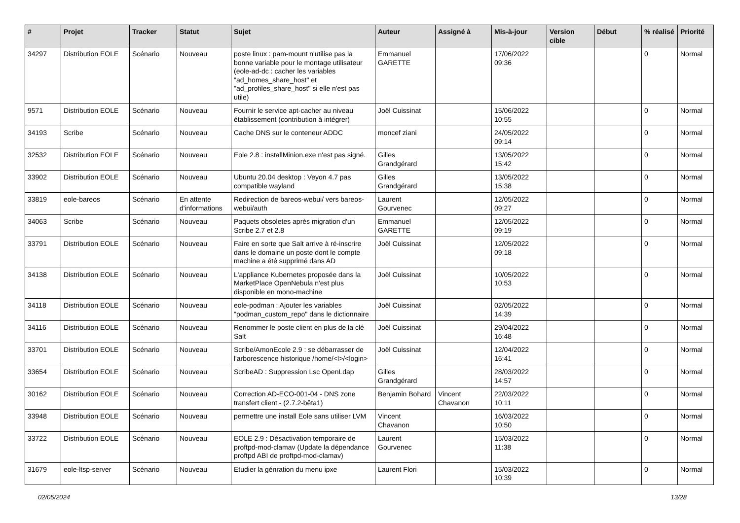| # | Projet | Tracker | Statut | Sujet | Auteur | Assigné à | Mis-à-jour | Version cible | Début | % réalisé | Priorité |
| --- | --- | --- | --- | --- | --- | --- | --- | --- | --- | --- | --- |
| 34297 | Distribution EOLE | Scénario | Nouveau | poste linux : pam-mount n'utilise pas la bonne variable pour le montage utilisateur (eole-ad-dc : cacher les variables "ad_homes_share_host" et "ad_profiles_share_host" si elle n'est pas utile) | Emmanuel GARETTE | | 17/06/2022 09:36 | | | 0 | Normal |
| 9571 | Distribution EOLE | Scénario | Nouveau | Fournir le service apt-cacher au niveau établissement (contribution à intégrer) | Joël Cuissinat | | 15/06/2022 10:55 | | | 0 | Normal |
| 34193 | Scribe | Scénario | Nouveau | Cache DNS sur le conteneur ADDC | moncef ziani | | 24/05/2022 09:14 | | | 0 | Normal |
| 32532 | Distribution EOLE | Scénario | Nouveau | Eole 2.8 : installMinion.exe n'est pas signé. | Gilles Grandgérard | | 13/05/2022 15:42 | | | 0 | Normal |
| 33902 | Distribution EOLE | Scénario | Nouveau | Ubuntu 20.04 desktop : Veyon 4.7 pas compatible wayland | Gilles Grandgérard | | 13/05/2022 15:38 | | | 0 | Normal |
| 33819 | eole-bareos | Scénario | En attente d'informations | Redirection de bareos-webui/ vers bareos-webui/auth | Laurent Gourvenec | | 12/05/2022 09:27 | | | 0 | Normal |
| 34063 | Scribe | Scénario | Nouveau | Paquets obsoletes après migration d'un Scribe 2.7 et 2.8 | Emmanuel GARETTE | | 12/05/2022 09:19 | | | 0 | Normal |
| 33791 | Distribution EOLE | Scénario | Nouveau | Faire en sorte que Salt arrive à ré-inscrire dans le domaine un poste dont le compte machine a été supprimé dans AD | Joël Cuissinat | | 12/05/2022 09:18 | | | 0 | Normal |
| 34138 | Distribution EOLE | Scénario | Nouveau | L'appliance Kubernetes proposée dans la MarketPlace OpenNebula n'est plus disponible en mono-machine | Joël Cuissinat | | 10/05/2022 10:53 | | | 0 | Normal |
| 34118 | Distribution EOLE | Scénario | Nouveau | eole-podman : Ajouter les variables "podman_custom_repo" dans le dictionnaire | Joël Cuissinat | | 02/05/2022 14:39 | | | 0 | Normal |
| 34116 | Distribution EOLE | Scénario | Nouveau | Renommer le poste client en plus de la clé Salt | Joël Cuissinat | | 29/04/2022 16:48 | | | 0 | Normal |
| 33701 | Distribution EOLE | Scénario | Nouveau | Scribe/AmonEcole 2.9 : se débarrasser de l'arborescence historique /home/<l>/<login> | Joël Cuissinat | | 12/04/2022 16:41 | | | 0 | Normal |
| 33654 | Distribution EOLE | Scénario | Nouveau | ScribeAD : Suppression Lsc OpenLdap | Gilles Grandgérard | | 28/03/2022 14:57 | | | 0 | Normal |
| 30162 | Distribution EOLE | Scénario | Nouveau | Correction AD-ECO-001-04 - DNS zone transfert client - (2.7.2-bêta1) | Benjamin Bohard | Vincent Chavanon | 22/03/2022 10:11 | | | 0 | Normal |
| 33948 | Distribution EOLE | Scénario | Nouveau | permettre une install Eole sans utiliser LVM | Vincent Chavanon | | 16/03/2022 10:50 | | | 0 | Normal |
| 33722 | Distribution EOLE | Scénario | Nouveau | EOLE 2.9 : Désactivation temporaire de proftpd-mod-clamav (Update la dépendance proftpd ABI de proftpd-mod-clamav) | Laurent Gourvenec | | 15/03/2022 11:38 | | | 0 | Normal |
| 31679 | eole-ltsp-server | Scénario | Nouveau | Etudier la génration du menu ipxe | Laurent Flori | | 15/03/2022 10:39 | | | 0 | Normal |
02/05/2024 13/28